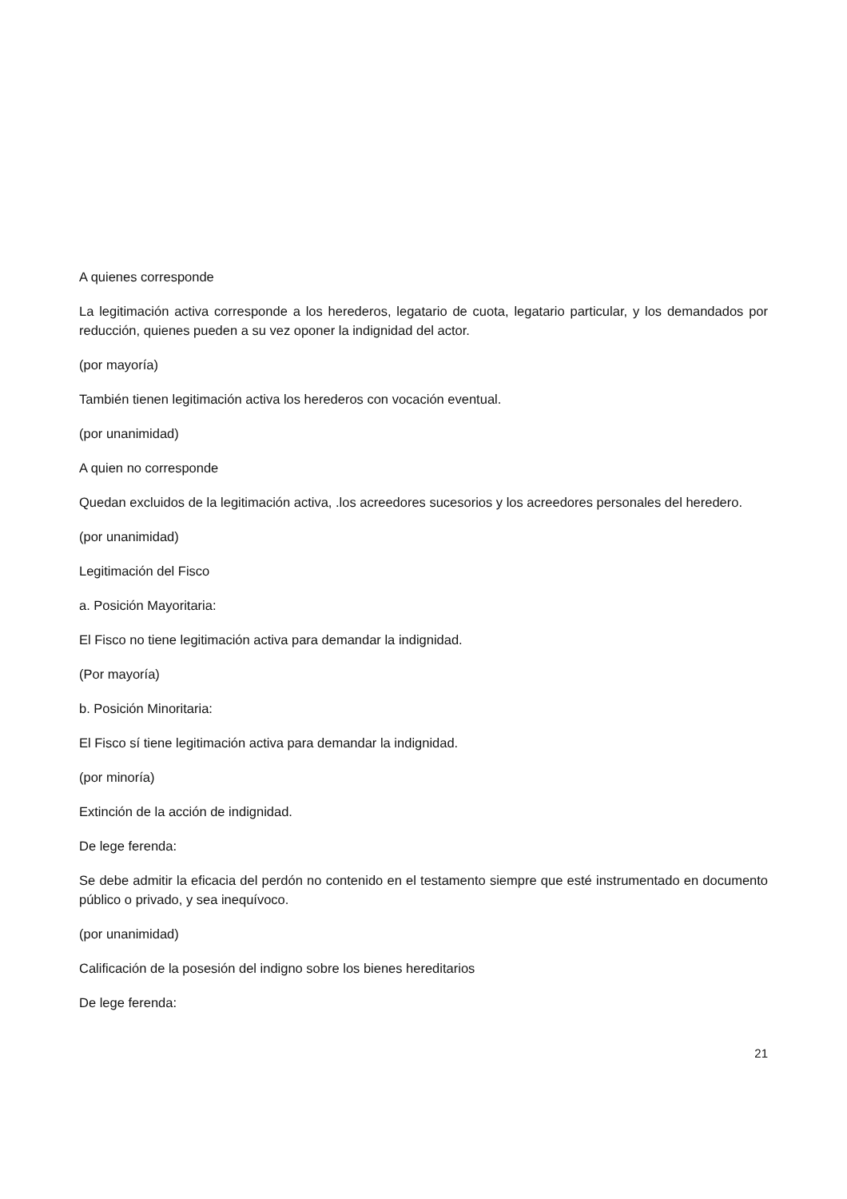A quienes corresponde
La legitimación activa corresponde a los herederos, legatario de cuota, legatario particular, y los demandados por reducción, quienes pueden a su vez oponer la indignidad del actor.
(por mayoría)
También tienen legitimación activa los herederos con vocación eventual.
(por unanimidad)
A quien no corresponde
Quedan excluidos de la legitimación activa, .los acreedores sucesorios y los acreedores personales del heredero.
(por unanimidad)
Legitimación del Fisco
a. Posición Mayoritaria:
El Fisco no tiene legitimación activa para demandar la indignidad.
(Por mayoría)
b. Posición Minoritaria:
El Fisco sí tiene legitimación activa para demandar la indignidad.
(por minoría)
Extinción de la acción de indignidad.
De lege ferenda:
Se debe admitir la eficacia del perdón no contenido en el testamento siempre que esté instrumentado en documento público o privado, y sea inequívoco.
(por unanimidad)
Calificación de la posesión del indigno sobre los bienes hereditarios
De lege ferenda:
21